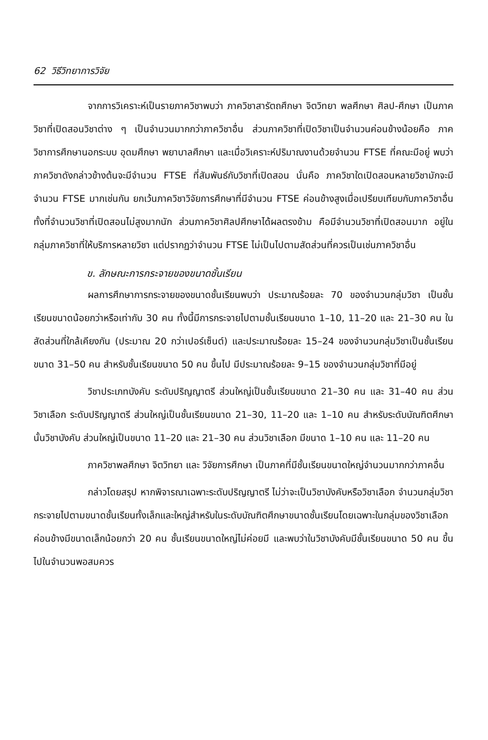62 วิธีวิทยาการวิจัย
จากการวิเคราะห์เป็นรายภาควิชาพบว่า ภาควิชาสารัตถศึกษา จิตวิทยา พลศึกษา ศิลป-ศึกษา เป็นภาควิชาที่เปิดสอนวิชาต่าง ๆ เป็นจำนวนมากกว่าภาควิชาอื่น ส่วนภาควิชาที่เปิดวิชาเป็นจำนวนค่อนข้างน้อยคือ ภาควิชาการศึกษานอกระบบ อุดมศึกษา พยาบาลศึกษา และเมื่อวิเคราะห์ปริมาณงานด้วยจำนวน FTSE ที่คณะมีอยู่ พบว่าภาควิชาดังกล่าวข้างต้นจะมีจำนวน FTSE ที่สัมพันธ์กับวิชาที่เปิดสอน นั่นคือ ภาควิชาใดเปิดสอนหลายวิชามักจะมีจำนวน FTSE มากเช่นกัน ยกเว้นภาควิชาวิจัยการศึกษาที่มีจำนวน FTSE ค่อนข้างสูงเมื่อเปรียบเทียบกับภาควิชาอื่นทั้งที่จำนวนวิชาที่เปิดสอนไม่สูงมากนัก ส่วนภาควิชาศิลปศึกษาได้ผลตรงข้าม คือมีจำนวนวิชาที่เปิดสอนมาก อยู่ในกลุ่มภาควิชาที่ให้บริการหลายวิชา แต่ปรากฏว่าจำนวน FTSE ไม่เป็นไปตามสัดส่วนที่ควรเป็นเช่นภาควิชาอื่น
ข. ลักษณะการกระจายของขนาดชั้นเรียน
ผลการศึกษาการกระจายของขนาดชั้นเรียนพบว่า ประมาณร้อยละ 70 ของจำนวนกลุ่มวิชา เป็นชั้นเรียนขนาดน้อยกว่าหรือเท่ากับ 30 คน ทั้งนี้มีการกระจายไปตามชั้นเรียนขนาด 1–10, 11–20 และ 21–30 คน ในสัดส่วนที่ใกล้เคียงกัน (ประมาณ 20 กว่าเปอร์เซ็นต์) และประมาณร้อยละ 15–24 ของจำนวนกลุ่มวิชาเป็นชั้นเรียนขนาด 31–50 คน สำหรับชั้นเรียนขนาด 50 คน ขึ้นไป มีประมาณร้อยละ 9–15 ของจำนวนกลุ่มวิชาที่มีอยู่
วิชาประเภทบังคับ ระดับปริญญาตรี ส่วนใหญ่เป็นชั้นเรียนขนาด 21–30 คน และ 31–40 คน ส่วนวิชาเลือก ระดับปริญญาตรี ส่วนใหญ่เป็นชั้นเรียนขนาด 21–30, 11–20 และ 1–10 คน สำหรับระดับบัณฑิตศึกษานั้นวิชาบังคับ ส่วนใหญ่เป็นขนาด 11–20 และ 21–30 คน ส่วนวิชาเลือก มีขนาด 1–10 คน และ 11–20 คน
ภาควิชาพลศึกษา จิตวิทยา และ วิจัยการศึกษา เป็นภาคที่มีชั้นเรียนขนาดใหญ่จำนวนมากกว่าภาคอื่น
กล่าวโดยสรุป หากพิจารณาเฉพาะระดับปริญญาตรี ไม่ว่าจะเป็นวิชาบังคับหรือวิชาเลือก จำนวนกลุ่มวิชากระจายไปตามขนาดชั้นเรียนทั้งเล็กและใหญ่สำหรับในระดับบัณฑิตศึกษาขนาดชั้นเรียนโดยเฉพาะในกลุ่มของวิชาเลือกค่อนข้างมีขนาดเล็กน้อยกว่า 20 คน ชั้นเรียนขนาดใหญ่ไม่ค่อยมี และพบว่าในวิชาบังคับมีชั้นเรียนขนาด 50 คน ขึ้นไปในจำนวนพอสมควร